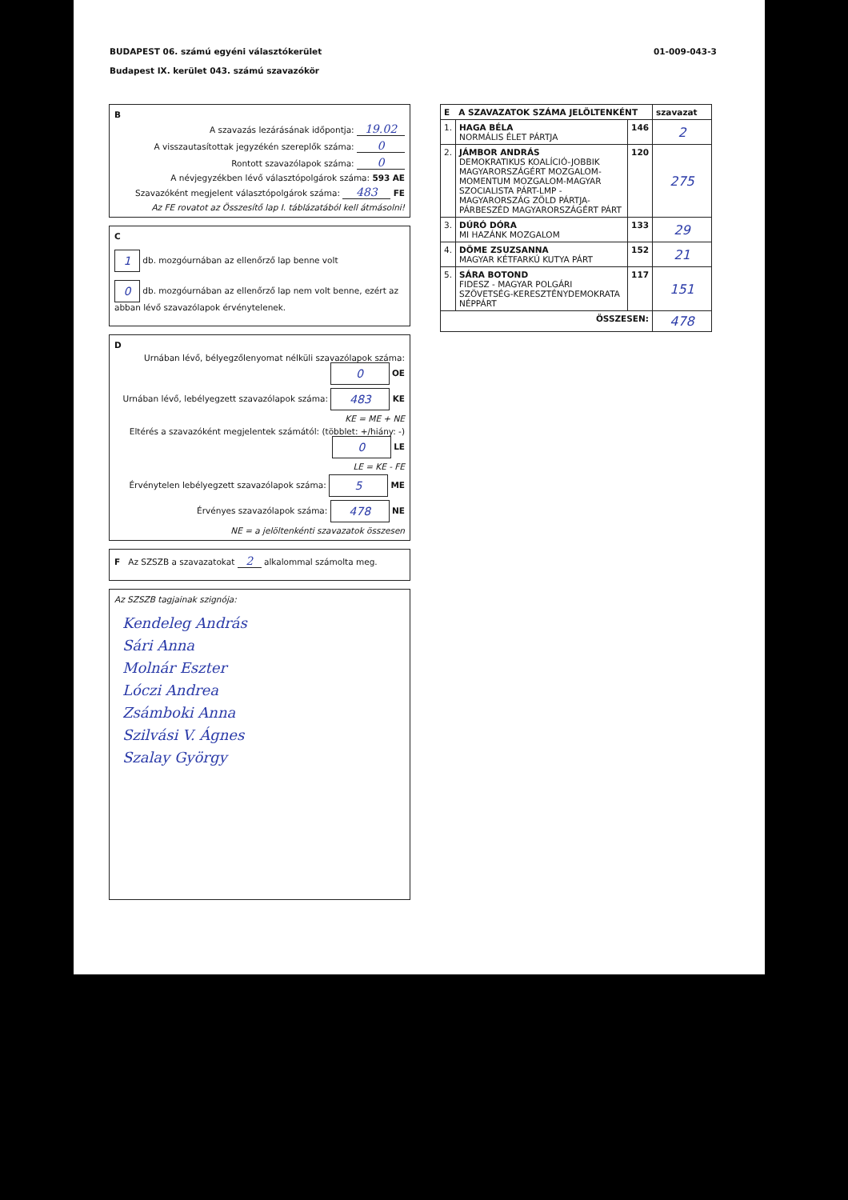BUDAPEST 06. számú egyéni választókerület
Budapest IX. kerület 043. számú szavazókör
01-009-043-3
B
A szavazás lezárásának időpontja: 19.02
A visszautasítottak jegyzékén szereplők száma: 0
Rontott szavazólapok száma: 0
A névjegyzékben lévő választópolgárok száma: 593 AE
Szavazóként megjelent választópolgárok száma: 483 FE
Az FE rovatot az Összesítő lap I. táblázatából kell átmásolni!
C
1 db. mozgóurnában az ellenőrző lap benne volt
0 db. mozgóurnában az ellenőrző lap nem volt benne, ezért az abban lévő szavazólapok érvénytelenek.
D
Urnában lévő, bélyegzőlenyomat nélküli szavazólapok száma: 0 OE
Urnában lévő, lebélyegzett szavazólapok száma: 483 KE
KE = ME + NE
Eltérés a szavazóként megjelentek számától: (többlet: +/hiány: -) 0 LE
LE = KE - FE
Érvénytelen lebélyegzett szavazólapok száma: 5 ME
Érvényes szavazólapok száma: 478 NE
NE = a jelöltenkénti szavazatok összesen
F Az SZSZB a szavazatokat 2 alkalommal számolta meg.
Az SZSZB tagjainak szignója:
Kendeleg András
Sári Anna
Molnár Eszter
Lóczi Andrea
Zsámboki Anna
Szilvási V. Ágnes
Szalay György
| E A SZAVAZATOK SZÁMA JELÖLTENKÉNT | | | szavazat |
| --- | --- | --- | --- |
| 1. | HAGA BÉLA NORMÁLIS ÉLET PÁRTJA | 146 | 2 |
| 2. | JÁMBOR ANDRÁS DEMOKRATIKUS KOALÍCIÓ-JOBBIK MAGYARORSZÁGÉRT MOZGALOM-MOMENTUM MOZGALOM-MAGYAR SZOCIALISTA PÁRT-LMP - MAGYARORSZÁG ZÖLD PÁRTJA-PÁRBESZÉD MAGYARORSZÁGÉRT PÁRT | 120 | 275 |
| 3. | DÚRÓ DÓRA MI HAZÁNK MOZGALOM | 133 | 29 |
| 4. | DÖME ZSUZSANNA MAGYAR KÉTFARKÚ KUTYA PÁRT | 152 | 21 |
| 5. | SÁRA BOTOND FIDESZ - MAGYAR POLGÁRI SZÖVETSÉG-KERESZTÉNYDEMOKRATA NÉPPÁRT | 117 | 151 |
| ÖSSZESEN: | | | 478 |